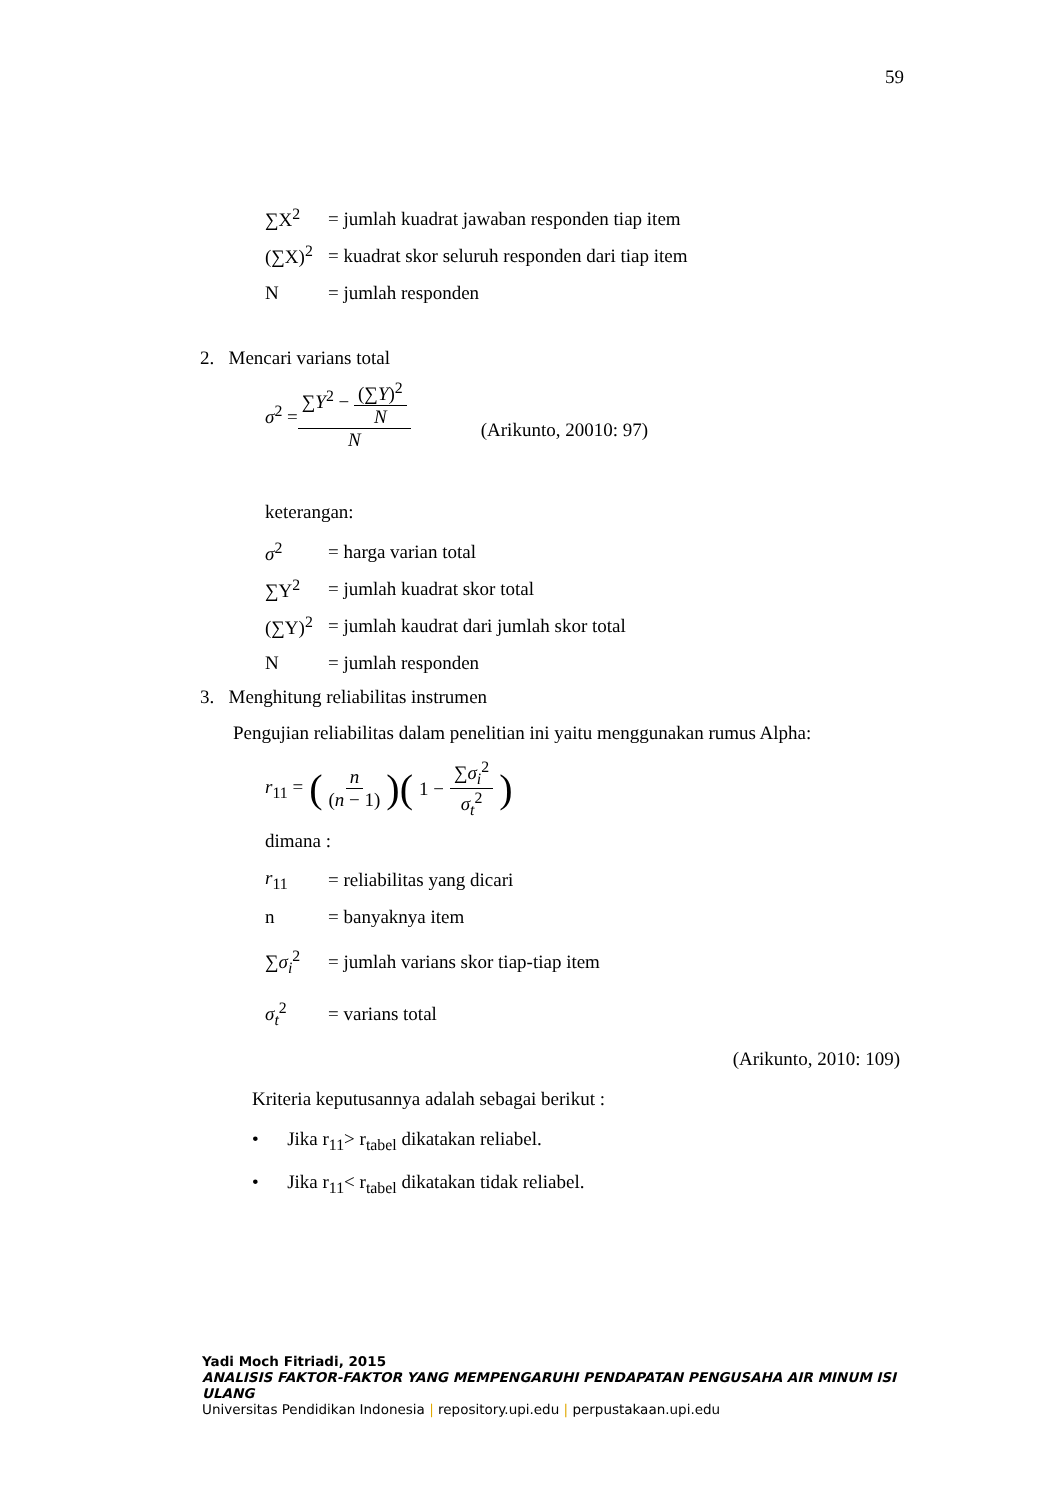59
∑X<sup>2</sup> = jumlah kuadrat jawaban responden tiap item
(∑X)<sup>2</sup> = kuadrat skor seluruh responden dari tiap item
N = jumlah responden
2. Mencari varians total
σ<sup>2</sup> = ∑Y<sup>2</sup> − (∑Y)<sup>2</sup> N N (Arikunto, 20010: 97)
keterangan:
σ<sup>2</sup> = harga varian total
∑Y<sup>2</sup> = jumlah kuadrat skor total
(∑Y)<sup>2</sup> = jumlah kaudrat dari jumlah skor total
N = jumlah responden
3. Menghitung reliabilitas instrumen
Pengujian reliabilitas dalam penelitian ini yaitu menggunakan rumus Alpha:
r<sub>11</sub> = ( n (n − 1))( 1 − ∑σ<sub>i</sub><sup>2</sup> σ<sub>t</sub><sup>2</sup>)
dimana :
r<sub>11</sub> = reliabilitas yang dicari
n = banyaknya item
∑σ<sub>i</sub><sup>2</sup> = jumlah varians skor tiap-tiap item
σ<sub>t</sub><sup>2</sup> = varians total
(Arikunto, 2010: 109)
Kriteria keputusannya adalah sebagai berikut :
• Jika r<sub>11</sub>> r<sub>tabel</sub> dikatakan reliabel.
• Jika r<sub>11</sub>< r<sub>tabel</sub> dikatakan tidak reliabel.
Yadi Moch Fitriadi, 2015
ANALISIS FAKTOR-FAKTOR YANG MEMPENGARUHI PENDAPATAN PENGUSAHA AIR MINUM ISI ULANG
Universitas Pendidikan Indonesia | repository.upi.edu | perpustakaan.upi.edu